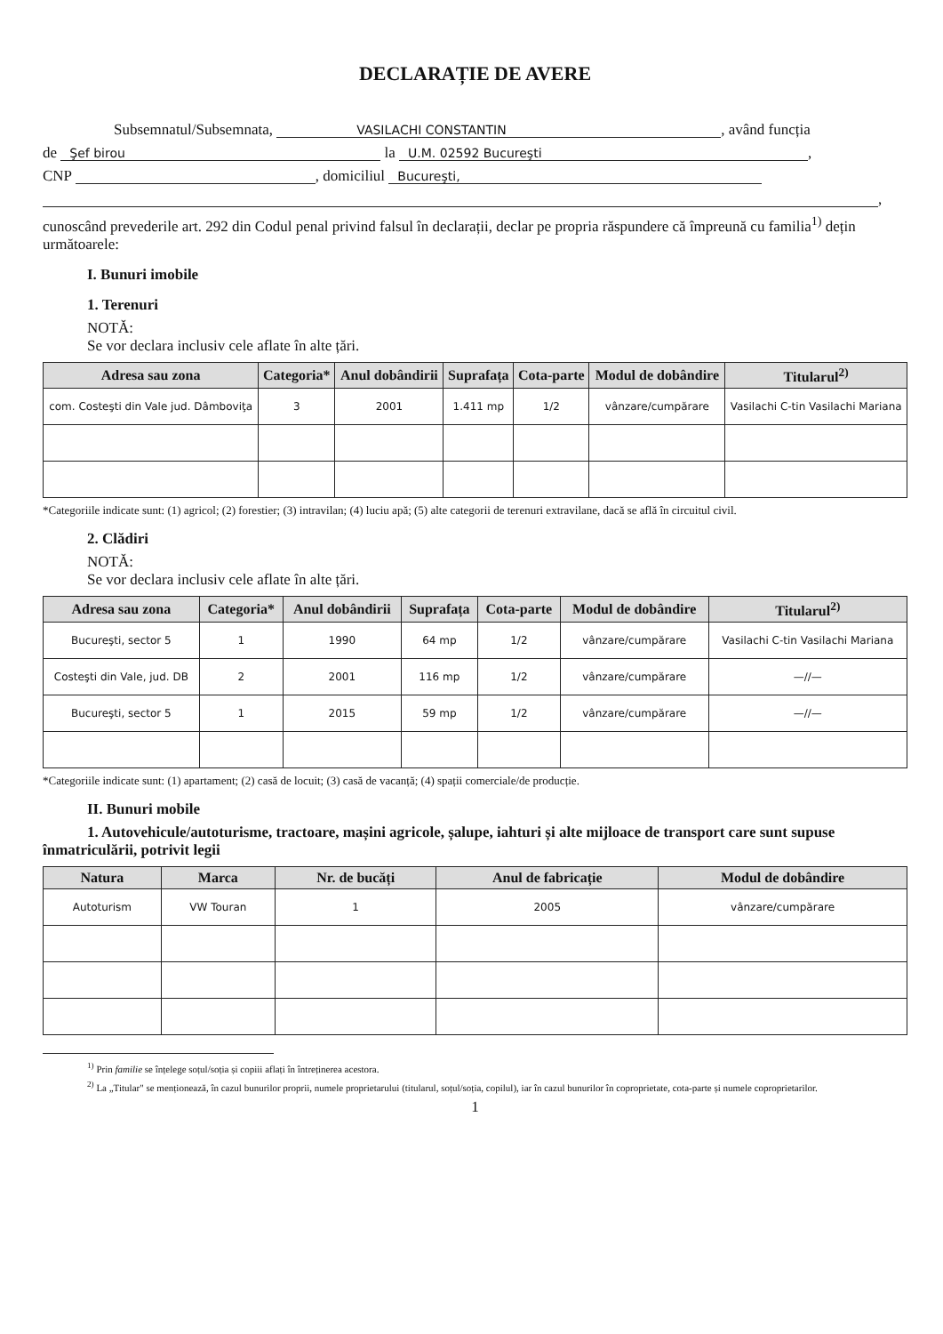DECLARAȚIE DE AVERE
Subsemnatul/Subsemnata, VASILACHI CONSTANTIN, având funcția
de Şef birou la U.M. 02592 Bucureşti,
CNP , domiciliul Bucureşti,
,
cunoscând prevederile art. 292 din Codul penal privind falsul în declarații, declar pe propria răspundere că împreună cu familia<sup>1)</sup> dețin următoarele:
I. Bunuri imobile
1. Terenuri
NOTĂ:
Se vor declara inclusiv cele aflate în alte țări.
| Adresa sau zona | Categoria* | Anul dobândirii | Suprafața | Cota-parte | Modul de dobândire | Titularul<sup>2)</sup> |
| --- | --- | --- | --- | --- | --- | --- |
| com. Costeşti din Vale jud. Dâmboviţa | 3 | 2001 | 1.411 mp | 1/2 | vânzare/cumpărare | Vasilachi C-tin Vasilachi Mariana |
*Categoriile indicate sunt: (1) agricol; (2) forestier; (3) intravilan; (4) luciu apă; (5) alte categorii de terenuri extravilane, dacă se află în circuitul civil.
2. Clădiri
NOTĂ:
Se vor declara inclusiv cele aflate în alte țări.
| Adresa sau zona | Categoria* | Anul dobândirii | Suprafața | Cota-parte | Modul de dobândire | Titularul<sup>2)</sup> |
| --- | --- | --- | --- | --- | --- | --- |
| Bucureşti, sector 5 | 1 | 1990 | 64 mp | 1/2 | vânzare/cumpărare | Vasilachi C-tin Vasilachi Mariana |
| Costeşti din Vale, jud. DB | 2 | 2001 | 116 mp | 1/2 | vânzare/cumpărare | —//— |
| Bucureşti, sector 5 | 1 | 2015 | 59 mp | 1/2 | vânzare/cumpărare | —//— |
*Categoriile indicate sunt: (1) apartament; (2) casă de locuit; (3) casă de vacanță; (4) spații comerciale/de producție.
II. Bunuri mobile
1. Autovehicule/autoturisme, tractoare, mașini agricole, șalupe, iahturi și alte mijloace de transport care sunt supuse înmatriculării, potrivit legii
| Natura | Marca | Nr. de bucăți | Anul de fabricație | Modul de dobândire |
| --- | --- | --- | --- | --- |
| Autoturism | VW Touran | 1 | 2005 | vânzare/cumpărare |
<sup>1)</sup> Prin familie se înțelege soțul/soția și copiii aflați în întreținerea acestora.
<sup>2)</sup> La „Titular" se menționează, în cazul bunurilor proprii, numele proprietarului (titularul, soțul/soția, copilul), iar în cazul bunurilor în coproprietate, cota-parte și numele coproprietarilor.
1